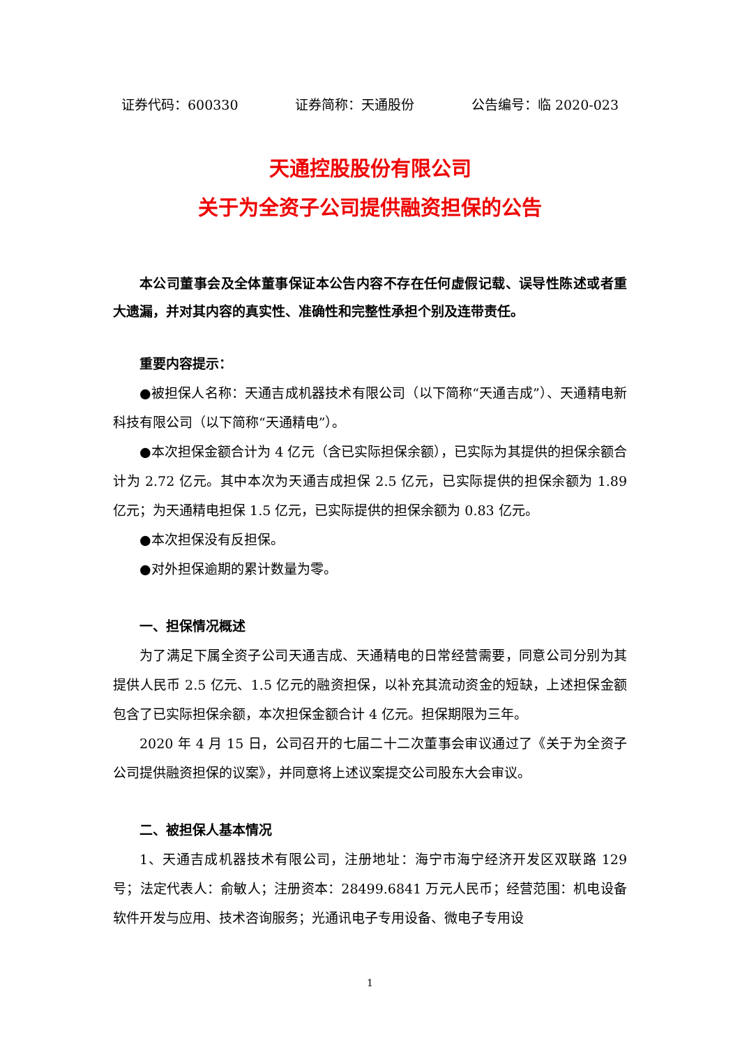证券代码：600330 证券简称：天通股份 公告编号：临 2020-023
天通控股股份有限公司
关于为全资子公司提供融资担保的公告
本公司董事会及全体董事保证本公告内容不存在任何虚假记载、误导性陈述或者重大遗漏，并对其内容的真实性、准确性和完整性承担个别及连带责任。
重要内容提示：
●被担保人名称：天通吉成机器技术有限公司（以下简称“天通吉成”）、天通精电新科技有限公司（以下简称“天通精电”）。
●本次担保金额合计为 4 亿元（含已实际担保余额），已实际为其提供的担保余额合计为 2.72 亿元。其中本次为天通吉成担保 2.5 亿元，已实际提供的担保余额为 1.89 亿元；为天通精电担保 1.5 亿元，已实际提供的担保余额为 0.83 亿元。
●本次担保没有反担保。
●对外担保逾期的累计数量为零。
一、担保情况概述
为了满足下属全资子公司天通吉成、天通精电的日常经营需要，同意公司分别为其提供人民币 2.5 亿元、1.5 亿元的融资担保，以补充其流动资金的短缺，上述担保金额包含了已实际担保余额，本次担保金额合计 4 亿元。担保期限为三年。
2020 年 4 月 15 日，公司召开的七届二十二次董事会审议通过了《关于为全资子公司提供融资担保的议案》，并同意将上述议案提交公司股东大会审议。
二、被担保人基本情况
1、天通吉成机器技术有限公司，注册地址：海宁市海宁经济开发区双联路 129 号；法定代表人：俞敏人；注册资本：28499.6841 万元人民币；经营范围：机电设备软件开发与应用、技术咨询服务；光通讯电子专用设备、微电子专用设
1